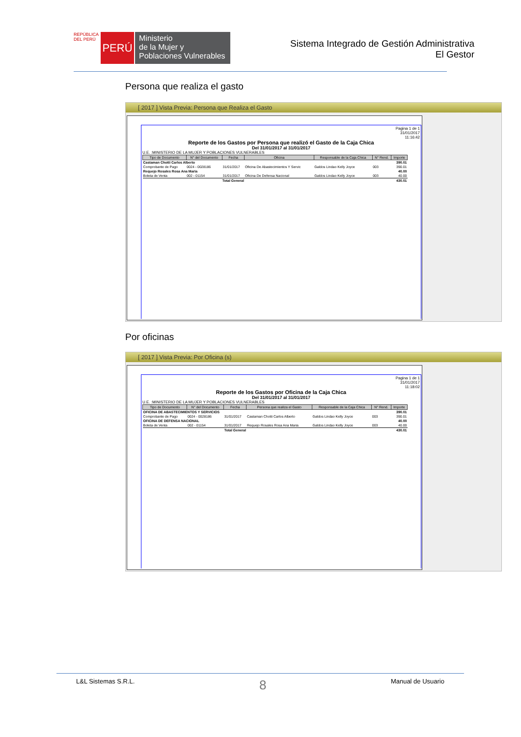REPÚBLICA DEL PERÚ
PERÚ
Ministerio
de la Mujer y
Poblaciones Vulnerables
Sistema Integrado de Gestión Administrativa
El Gestor
Persona que realiza el gasto
[ 2017 ] Vista Previa: Persona que Realiza el Gasto
Pagina 1 de 1
31/01/2017
11:16:42
Reporte de los Gastos por Persona que realizó el Gasto de la Caja Chica
Del 31/01/2017 al 31/01/2017
U.E. :MINISTERIO DE LA MUJER Y POBLACIONES VULNERABLES
| Tipo de Documento | N° del Documento | Fecha | Oficina | Responsable de la Caja Chica | N° Rend. | Importe |
| --- | --- | --- | --- | --- | --- | --- |
| Castaman Chotti Carlos Alberto | | | | | | 390.01 |
| Comprobante de Pago | 0024 - 0028186 | 31/01/2017 | Oficina De Abastecimientos Y Servic | Galdos Lindao Kelly Joyce | 003 | 390.01 |
| Requejo Rosales Rosa Ana Maria | | | | | | 40.00 |
| Boleta de Venta | 002 - 01154 | 31/01/2017 | Oficina De Defensa Nacional | Galdos Lindao Kelly Joyce | 003 | 40.00 |
| Total General | | | | | | 430.01 |
Por oficinas
[ 2017 ] Vista Previa: Por Oficina (s)
Pagina 1 de 1
31/01/2017
11:18:02
Reporte de los Gastos por Oficina de la Caja Chica
Del 31/01/2017 al 31/01/2017
U.E. :MINISTERIO DE LA MUJER Y POBLACIONES VULNERABLES
| Tipo de Documento | N° del Documento | Fecha | Persona que realiza el Gasto | Responsable de la Caja Chica | N° Rend. | Importe |
| --- | --- | --- | --- | --- | --- | --- |
| OFICINA DE ABASTECIMIENTOS Y SERVICIOS | | | | | | 390.01 |
| Comprobante de Pago | 0024 - 0028186 | 31/01/2017 | Castaman Chotti Carlos Alberto | Galdos Lindao Kelly Joyce | 003 | 390.01 |
| OFICINA DE DEFENSA NACIONAL | | | | | | 40.00 |
| Boleta de Venta | 002 - 01154 | 31/01/2017 | Requejo Rosales Rosa Ana Maria | Galdos Lindao Kelly Joyce | 003 | 40.00 |
| Total General | | | | | | 430.01 |
L&L Sistemas S.R.L. 8 Manual de Usuario